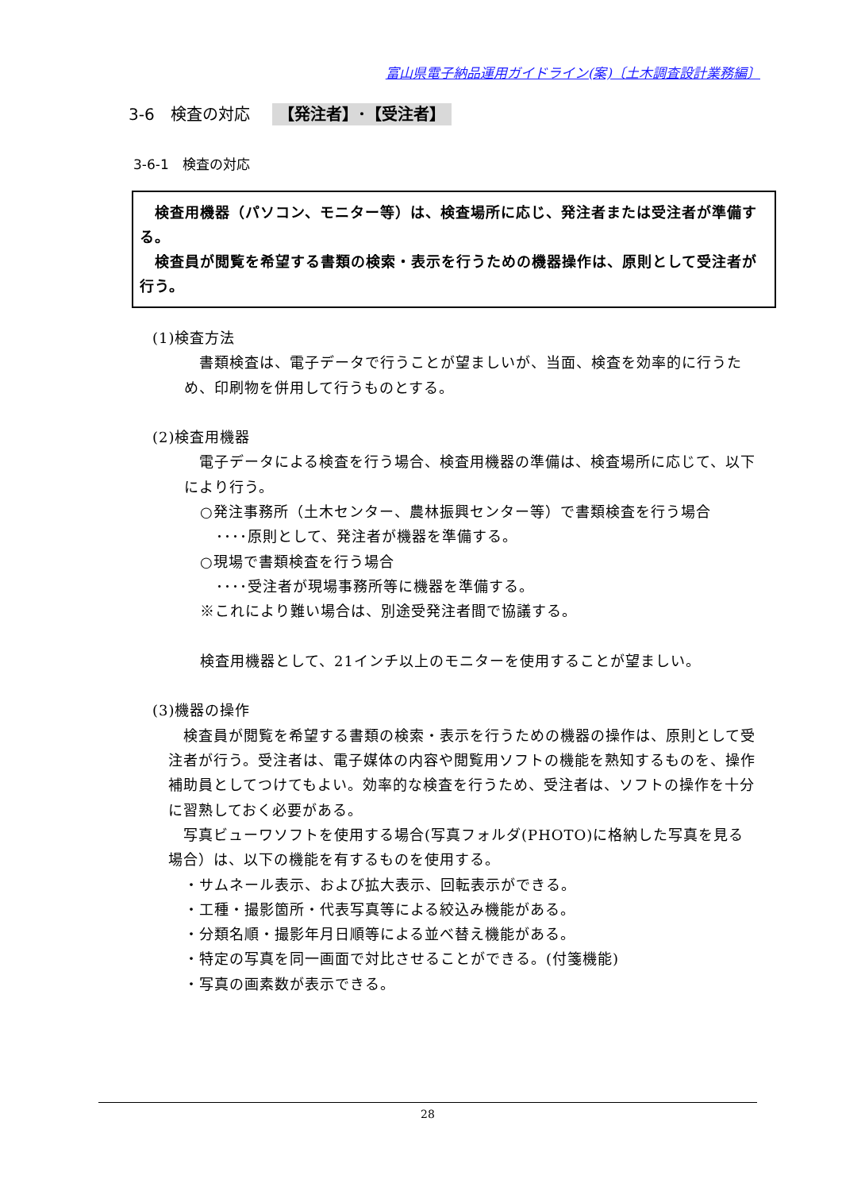富山県電子納品運用ガイドライン(案)〔土木調査設計業務編〕
3-6　検査の対応 【発注者】･【受注者】
3-6-1　検査の対応
　検査用機器（パソコン、モニター等）は、検査場所に応じ、発注者または受注者が準備する。
　検査員が閲覧を希望する書類の検索・表示を行うための機器操作は、原則として受注者が行う。
(1)検査方法
　書類検査は、電子データで行うことが望ましいが、当面、検査を効率的に行うため、印刷物を併用して行うものとする。
(2)検査用機器
　電子データによる検査を行う場合、検査用機器の準備は、検査場所に応じて、以下により行う。
○発注事務所（土木センター、農林振興センター等）で書類検査を行う場合
････原則として、発注者が機器を準備する。
○現場で書類検査を行う場合
････受注者が現場事務所等に機器を準備する。
※これにより難い場合は、別途受発注者間で協議する。
検査用機器として、21インチ以上のモニターを使用することが望ましい。
(3)機器の操作
　検査員が閲覧を希望する書類の検索・表示を行うための機器の操作は、原則として受注者が行う。受注者は、電子媒体の内容や閲覧用ソフトの機能を熟知するものを、操作補助員としてつけてもよい。効率的な検査を行うため、受注者は、ソフトの操作を十分に習熟しておく必要がある。
　写真ビューワソフトを使用する場合(写真フォルダ(PHOTO)に格納した写真を見る場合）は、以下の機能を有するものを使用する。
・サムネール表示、および拡大表示、回転表示ができる。
・工種・撮影箇所・代表写真等による絞込み機能がある。
・分類名順・撮影年月日順等による並べ替え機能がある。
・特定の写真を同一画面で対比させることができる。(付箋機能)
・写真の画素数が表示できる。
28